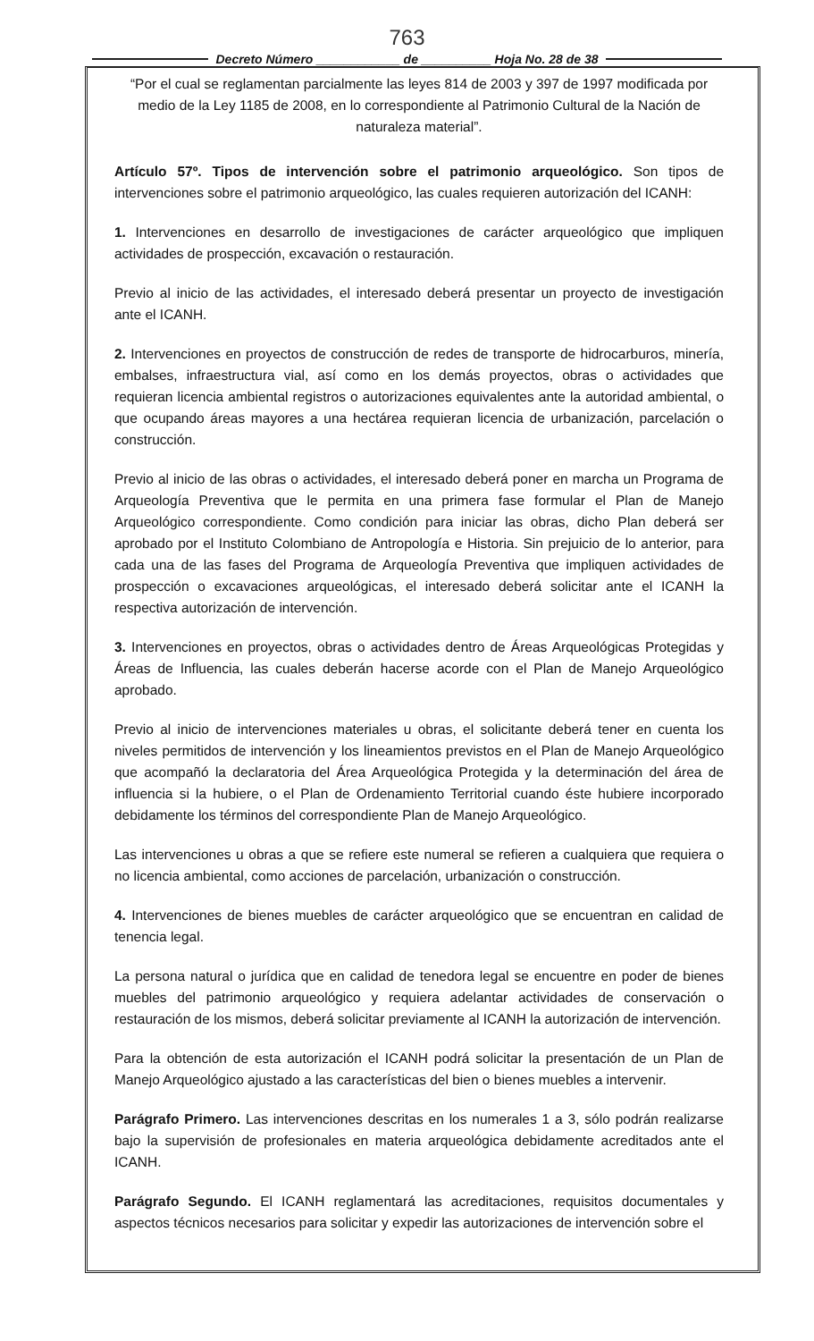763
Decreto Número ____________ de __________ Hoja No. 28 de 38
“Por el cual se reglamentan parcialmente las leyes 814 de 2003 y 397 de 1997 modificada por medio de la Ley 1185 de 2008, en lo correspondiente al Patrimonio Cultural de la Nación de naturaleza material”.
Artículo 57º. Tipos de intervención sobre el patrimonio arqueológico. Son tipos de intervenciones sobre el patrimonio arqueológico, las cuales requieren autorización del ICANH:
1. Intervenciones en desarrollo de investigaciones de carácter arqueológico que impliquen actividades de prospección, excavación o restauración.
Previo al inicio de las actividades, el interesado deberá presentar un proyecto de investigación ante el ICANH.
2. Intervenciones en proyectos de construcción de redes de transporte de hidrocarburos, minería, embalses, infraestructura vial, así como en los demás proyectos, obras o actividades que requieran licencia ambiental registros o autorizaciones equivalentes ante la autoridad ambiental, o que ocupando áreas mayores a una hectárea requieran licencia de urbanización, parcelación o construcción.
Previo al inicio de las obras o actividades, el interesado deberá poner en marcha un Programa de Arqueología Preventiva que le permita en una primera fase formular el Plan de Manejo Arqueológico correspondiente. Como condición para iniciar las obras, dicho Plan deberá ser aprobado por el Instituto Colombiano de Antropología e Historia. Sin prejuicio de lo anterior, para cada una de las fases del Programa de Arqueología Preventiva que impliquen actividades de prospección o excavaciones arqueológicas, el interesado deberá solicitar ante el ICANH la respectiva autorización de intervención.
3. Intervenciones en proyectos, obras o actividades dentro de Áreas Arqueológicas Protegidas y Áreas de Influencia, las cuales deberán hacerse acorde con el Plan de Manejo Arqueológico aprobado.
Previo al inicio de intervenciones materiales u obras, el solicitante deberá tener en cuenta los niveles permitidos de intervención y los lineamientos previstos en el Plan de Manejo Arqueológico que acompañó la declaratoria del Área Arqueológica Protegida y la determinación del área de influencia si la hubiere, o el Plan de Ordenamiento Territorial cuando éste hubiere incorporado debidamente los términos del correspondiente Plan de Manejo Arqueológico.
Las intervenciones u obras a que se refiere este numeral se refieren a cualquiera que requiera o no licencia ambiental, como acciones de parcelación, urbanización o construcción.
4. Intervenciones de bienes muebles de carácter arqueológico que se encuentran en calidad de tenencia legal.
La persona natural o jurídica que en calidad de tenedora legal se encuentre en poder de bienes muebles del patrimonio arqueológico y requiera adelantar actividades de conservación o restauración de los mismos, deberá solicitar previamente al ICANH la autorización de intervención.
Para la obtención de esta autorización el ICANH podrá solicitar la presentación de un Plan de Manejo Arqueológico ajustado a las características del bien o bienes muebles a intervenir.
Parágrafo Primero. Las intervenciones descritas en los numerales 1 a 3, sólo podrán realizarse bajo la supervisión de profesionales en materia arqueológica debidamente acreditados ante el ICANH.
Parágrafo Segundo. El ICANH reglamentará las acreditaciones, requisitos documentales y aspectos técnicos necesarios para solicitar y expedir las autorizaciones de intervención sobre el